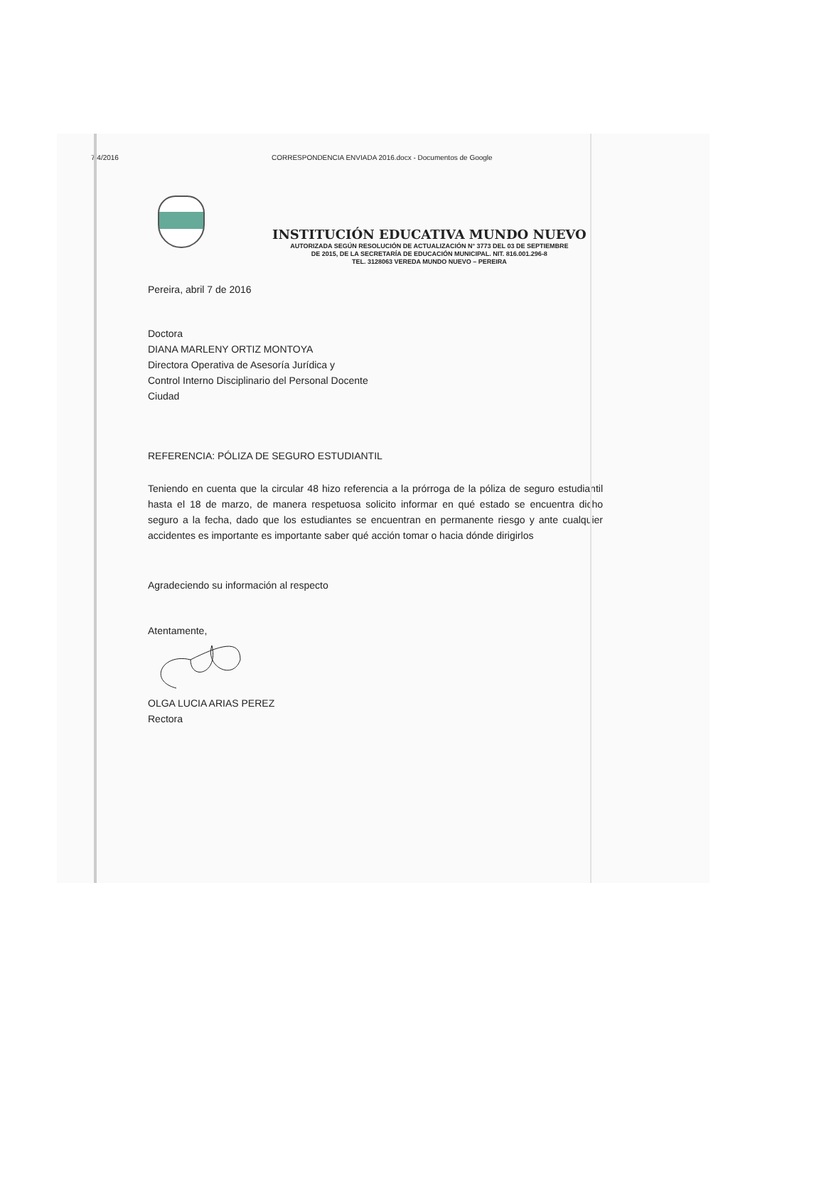7/4/2016 CORRESPONDENCIA ENVIADA 2016.docx - Documentos de Google
INSTITUCIÓN EDUCATIVA MUNDO NUEVO
AUTORIZADA SEGÚN RESOLUCIÓN DE ACTUALIZACIÓN N° 3773 DEL 03 DE SEPTIEMBRE
DE 2015, DE LA SECRETARÍA DE EDUCACIÓN MUNICIPAL. NIT. 816.001.296-8
TEL. 3128063 VEREDA MUNDO NUEVO – PEREIRA
Pereira, abril 7 de 2016
Doctora
DIANA MARLENY ORTIZ MONTOYA
Directora Operativa de Asesoría Jurídica y
Control Interno Disciplinario del Personal Docente
Ciudad
REFERENCIA: PÓLIZA DE SEGURO ESTUDIANTIL
Teniendo en cuenta que la circular 48 hizo referencia a la prórroga de la póliza de seguro estudiantil hasta el 18 de marzo, de manera respetuosa solicito informar en qué estado se encuentra dicho seguro a la fecha, dado que los estudiantes se encuentran en permanente riesgo y ante cualquier accidentes es importante es importante saber qué acción tomar o hacia dónde dirigirlos
Agradeciendo su información al respecto
Atentamente,
OLGA LUCIA ARIAS PEREZ
Rectora